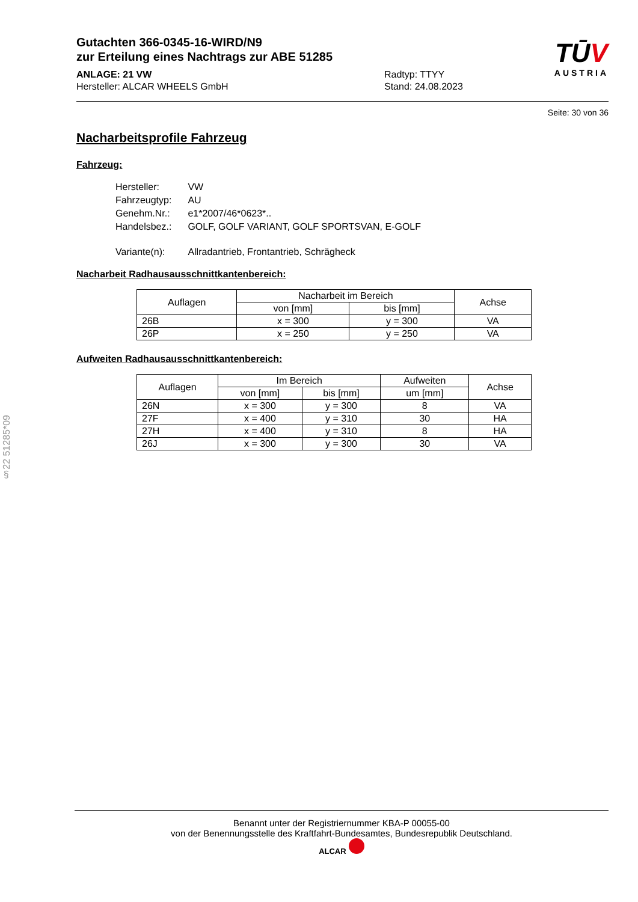TŪV
AUSTRIA
Gutachten 366-0345-16-WIRD/N9
zur Erteilung eines Nachtrags zur ABE 51285
ANLAGE: 21 VW
Hersteller: ALCAR WHEELS GmbH
Radtyp: TTYY
Stand: 24.08.2023
Seite: 30 von 36
Nacharbeitsprofile Fahrzeug
Fahrzeug:
| Hersteller: | VW |
| Fahrzeugtyp: | AU |
| Genehm.Nr.: | e1*2007/46*0623*.. |
| Handelsbez.: | GOLF, GOLF VARIANT, GOLF SPORTSVAN, E-GOLF |
| Variante(n): | Allradantrieb, Frontantrieb, Schrägheck |
Nacharbeit Radhausausschnittkantenbereich:
| Auflagen | Nacharbeit im Bereich | | Achse |
| --- | --- | --- | --- |
| | von [mm] | bis [mm] | |
| 26B | x = 300 | y = 300 | VA |
| 26P | x = 250 | y = 250 | VA |
Aufweiten Radhausausschnittkantenbereich:
| Auflagen | Im Bereich | | Aufweiten | Achse |
| --- | --- | --- | --- | --- |
| | von [mm] | bis [mm] | um [mm] | |
| 26N | x = 300 | y = 300 | 8 | VA |
| 27F | x = 400 | y = 310 | 30 | HA |
| 27H | x = 400 | y = 310 | 8 | HA |
| 26J | x = 300 | y = 300 | 30 | VA |
§22 51285*09
Benannt unter der Registriernummer KBA-P 00055-00
von der Benennungsstelle des Kraftfahrt-Bundesamtes, Bundesrepublik Deutschland.
ALCAR